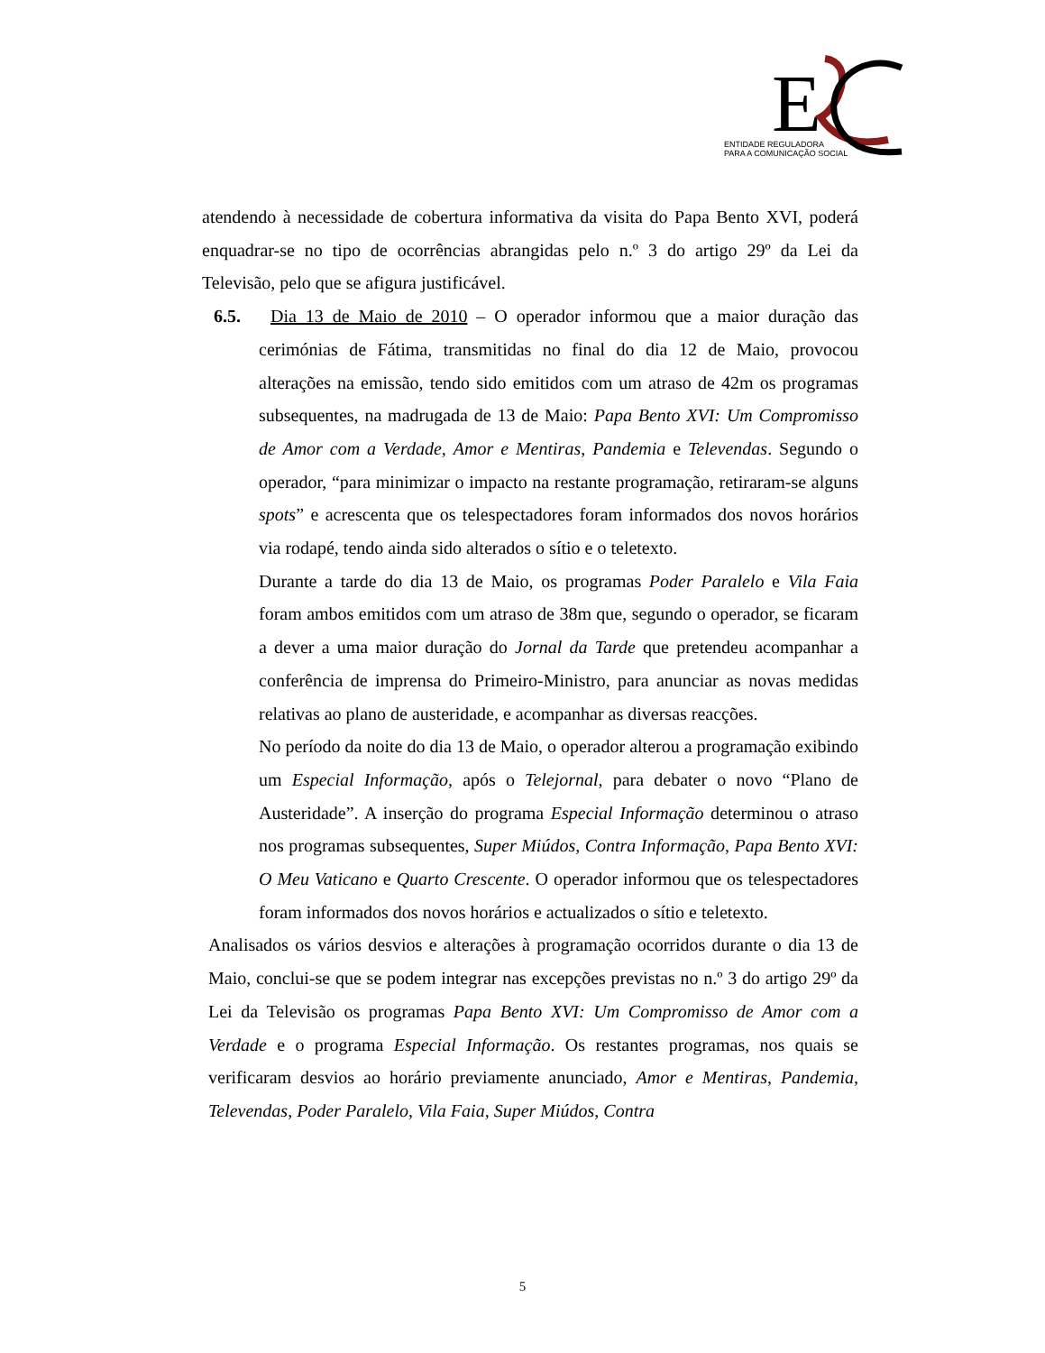E
ENTIDADE REGULADORA
PARA A COMUNICAÇÃO SOCIAL
atendendo à necessidade de cobertura informativa da visita do Papa Bento XVI, poderá enquadrar-se no tipo de ocorrências abrangidas pelo n.º 3 do artigo 29º da Lei da Televisão, pelo que se afigura justificável.
6.5. Dia 13 de Maio de 2010 – O operador informou que a maior duração das cerimónias de Fátima, transmitidas no final do dia 12 de Maio, provocou alterações na emissão, tendo sido emitidos com um atraso de 42m os programas subsequentes, na madrugada de 13 de Maio: Papa Bento XVI: Um Compromisso de Amor com a Verdade, Amor e Mentiras, Pandemia e Televendas. Segundo o operador, “para minimizar o impacto na restante programação, retiraram-se alguns spots” e acrescenta que os telespectadores foram informados dos novos horários via rodapé, tendo ainda sido alterados o sítio e o teletexto.
Durante a tarde do dia 13 de Maio, os programas Poder Paralelo e Vila Faia foram ambos emitidos com um atraso de 38m que, segundo o operador, se ficaram a dever a uma maior duração do Jornal da Tarde que pretendeu acompanhar a conferência de imprensa do Primeiro-Ministro, para anunciar as novas medidas relativas ao plano de austeridade, e acompanhar as diversas reacções.
No período da noite do dia 13 de Maio, o operador alterou a programação exibindo um Especial Informação, após o Telejornal, para debater o novo “Plano de Austeridade”. A inserção do programa Especial Informação determinou o atraso nos programas subsequentes, Super Miúdos, Contra Informação, Papa Bento XVI: O Meu Vaticano e Quarto Crescente. O operador informou que os telespectadores foram informados dos novos horários e actualizados o sítio e teletexto.
Analisados os vários desvios e alterações à programação ocorridos durante o dia 13 de Maio, conclui-se que se podem integrar nas excepções previstas no n.º 3 do artigo 29º da Lei da Televisão os programas Papa Bento XVI: Um Compromisso de Amor com a Verdade e o programa Especial Informação. Os restantes programas, nos quais se verificaram desvios ao horário previamente anunciado, Amor e Mentiras, Pandemia, Televendas, Poder Paralelo, Vila Faia, Super Miúdos, Contra
5